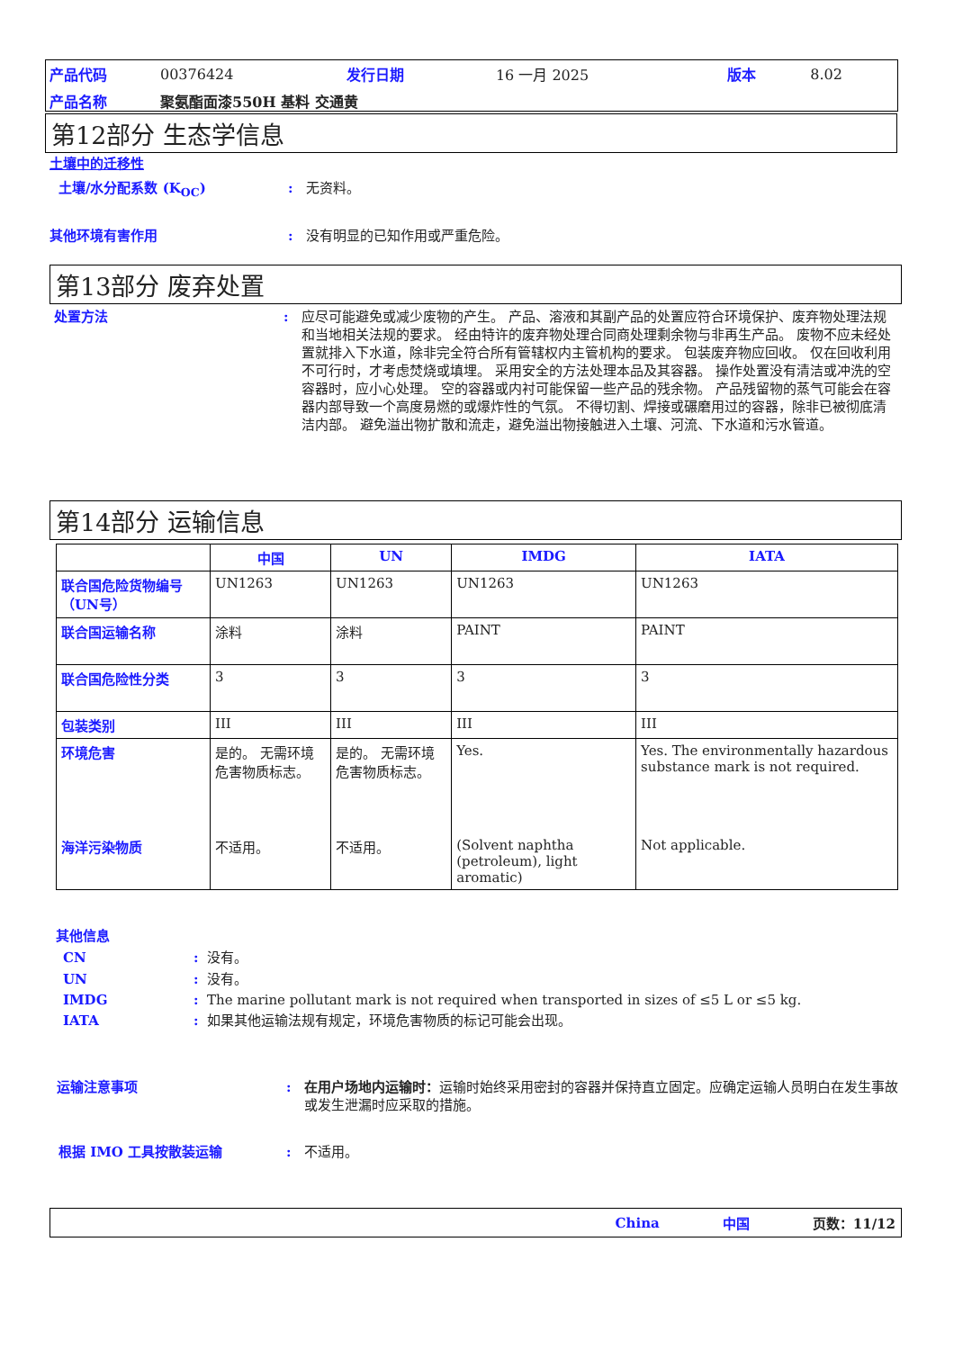| 产品代码 | 00376424 | 发行日期 | 16 一月 2025 | 版本 | 8.02 |
| 产品名称 | 聚氨酯面漆550H 基料 交通黄 | | | | |
第12部分 生态学信息
土壤中的迁移性
土壤/水分配系数 (K<sub>OC</sub>): 无资料。
其他环境有害作用: 没有明显的已知作用或严重危险。
第13部分 废弃处置
处置方法: 应尽可能避免或减少废物的产生。 产品、溶液和其副产品的处置应符合环境保护、废弃物处理法规和当地相关法规的要求。 经由特许的废弃物处理合同商处理剩余物与非再生产品。 废物不应未经处置就排入下水道，除非完全符合所有管辖权内主管机构的要求。 包装废弃物应回收。 仅在回收利用不可行时，才考虑焚烧或填埋。 采用安全的方法处理本品及其容器。 操作处置没有清洁或冲洗的空容器时，应小心处理。 空的容器或内衬可能保留一些产品的残余物。 产品残留物的蒸气可能会在容器内部导致一个高度易燃的或爆炸性的气氛。 不得切割、焊接或碾磨用过的容器，除非已被彻底清洁内部。 避免溢出物扩散和流走，避免溢出物接触进入土壤、河流、下水道和污水管道。
第14部分 运输信息
| | 中国 | UN | IMDG | IATA |
| --- | --- | --- | --- | --- |
| 联合国危险货物编号（UN号） | UN1263 | UN1263 | UN1263 | UN1263 |
| 联合国运输名称 | 涂料 | 涂料 | PAINT | PAINT |
| 联合国危险性分类 | 3 | 3 | 3 | 3 |
| 包装类别 | III | III | III | III |
| 环境危害 | 是的。 无需环境危害物质标志。 | 是的。 无需环境危害物质标志。 | Yes. | Yes. The environmentally hazardous substance mark is not required. |
| 海洋污染物质 | 不适用。 | 不适用。 | (Solvent naphtha (petroleum), light aromatic) | Not applicable. |
其他信息
CN: 没有。
UN: 没有。
IMDG: The marine pollutant mark is not required when transported in sizes of ≤5 L or ≤5 kg.
IATA: 如果其他运输法规有规定，环境危害物质的标记可能会出现。
运输注意事项: 在用户场地内运输时：运输时始终采用密封的容器并保持直立固定。应确定运输人员明白在发生事故或发生泄漏时应采取的措施。
根据 IMO 工具按散装运输: 不适用。
China 中国 页数：11/12